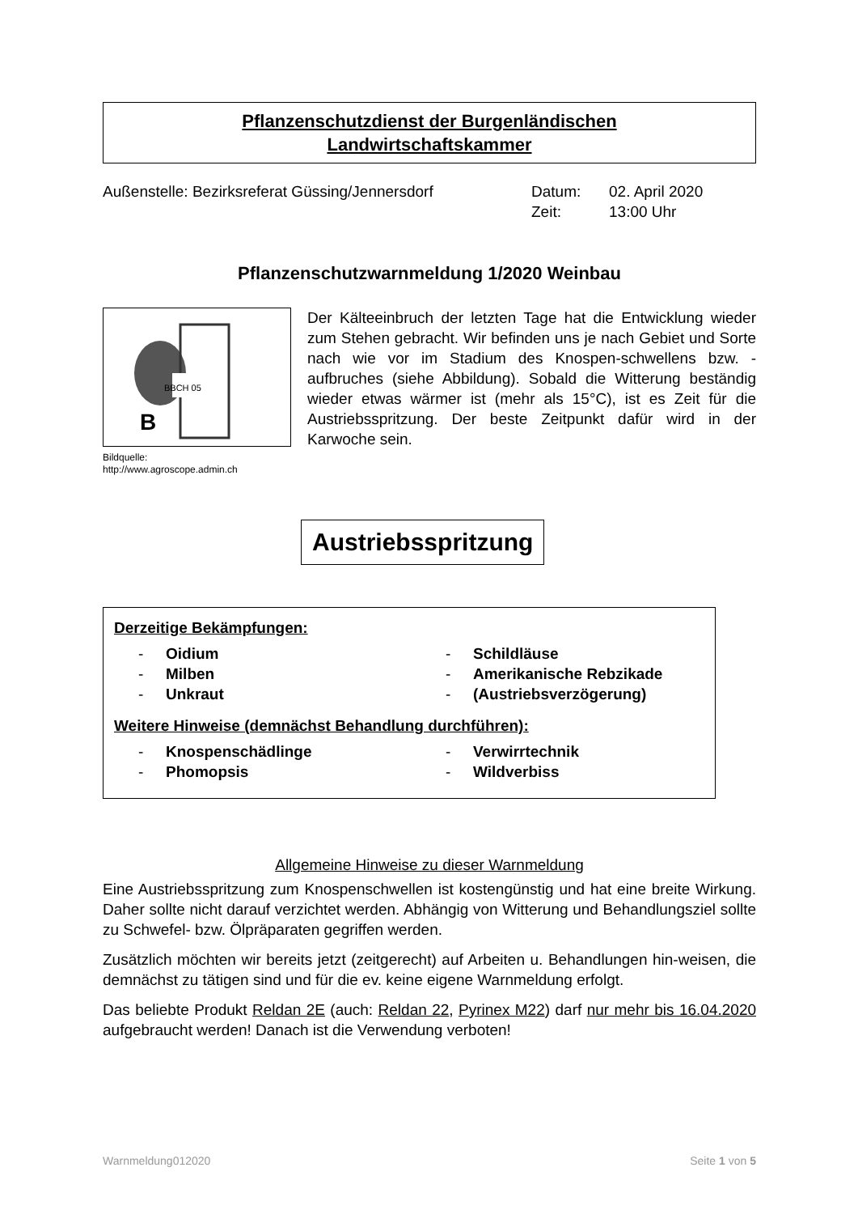Pflanzenschutzdienst der Burgenländischen
Landwirtschaftskammer
Außenstelle: Bezirksreferat Güssing/Jennersdorf
Datum:
Zeit:
02. April 2020
13:00 Uhr
Pflanzenschutzwarnmeldung 1/2020 Weinbau
B
BBCH 05
Bildquelle:
http://www.agroscope.admin.ch
Der Kälteeinbruch der letzten Tage hat die Entwicklung wieder zum Stehen gebracht. Wir befinden uns je nach Gebiet und Sorte nach wie vor im Stadium des Knospen-schwellens bzw. -aufbruches (siehe Abbildung). Sobald die Witterung beständig wieder etwas wärmer ist (mehr als 15°C), ist es Zeit für die Austriebsspritzung. Der beste Zeitpunkt dafür wird in der Karwoche sein.
Austriebsspritzung
Derzeitige Bekämpfungen:
- Oidium - Schildläuse - Milben - Amerikanische Rebzikade - Unkraut - (Austriebsverzögerung)
Weitere Hinweise (demnächst Behandlung durchführen):
- Knospenschädlinge - Verwirrtechnik - Phomopsis - Wildverbiss
Allgemeine Hinweise zu dieser Warnmeldung
Eine Austriebsspritzung zum Knospenschwellen ist kostengünstig und hat eine breite Wirkung. Daher sollte nicht darauf verzichtet werden. Abhängig von Witterung und Behandlungsziel sollte zu Schwefel- bzw. Ölpräparaten gegriffen werden.
Zusätzlich möchten wir bereits jetzt (zeitgerecht) auf Arbeiten u. Behandlungen hin-weisen, die demnächst zu tätigen sind und für die ev. keine eigene Warnmeldung erfolgt.
Das beliebte Produkt Reldan 2E (auch: Reldan 22, Pyrinex M22) darf nur mehr bis 16.04.2020 aufgebraucht werden! Danach ist die Verwendung verboten!
Warnmeldung012020 Seite 1 von 5